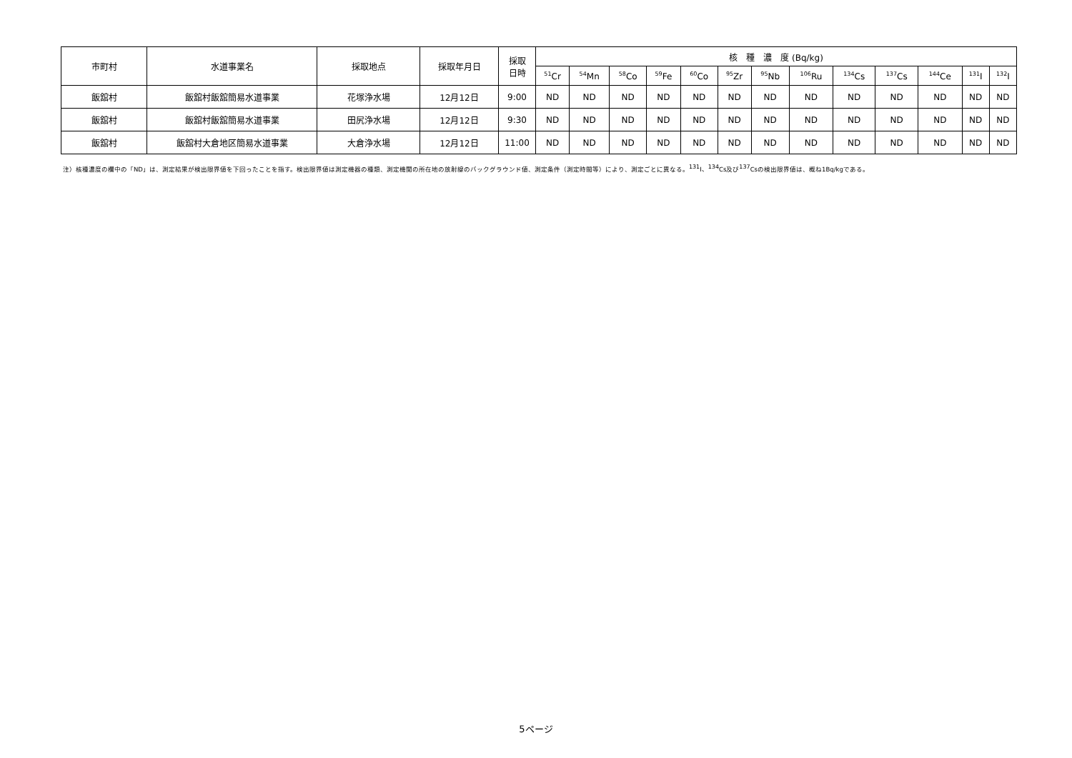| 市町村 | 水道事業名 | 採取地点 | 採取年月日 | 採取 日時 | 核 種 濃 度 (Bq/kg) | | | | | | | | | | | | |
| --- | --- | --- | --- | --- | --- | --- | --- | --- | --- | --- | --- | --- | --- | --- | --- | --- | --- |
| | | | | | <sup>51</sup>Cr | <sup>54</sup>Mn | <sup>58</sup>Co | <sup>59</sup>Fe | <sup>60</sup>Co | <sup>95</sup>Zr | <sup>95</sup>Nb | <sup>106</sup>Ru | <sup>134</sup>Cs | <sup>137</sup>Cs | <sup>144</sup>Ce | <sup>131</sup>I | <sup>132</sup>I |
| 飯舘村 | 飯舘村飯舘簡易水道事業 | 花塚浄水場 | 12月12日 | 9:00 | ND | ND | ND | ND | ND | ND | ND | ND | ND | ND | ND | ND | ND |
| 飯舘村 | 飯舘村飯舘簡易水道事業 | 田尻浄水場 | 12月12日 | 9:30 | ND | ND | ND | ND | ND | ND | ND | ND | ND | ND | ND | ND | ND |
| 飯舘村 | 飯舘村大倉地区簡易水道事業 | 大倉浄水場 | 12月12日 | 11:00 | ND | ND | ND | ND | ND | ND | ND | ND | ND | ND | ND | ND | ND |
注）核種濃度の欄中の「ND」は、測定結果が検出限界値を下回ったことを指す。検出限界値は測定機器の種類、測定機関の所在地の放射線のバックグラウンド値、測定条件（測定時間等）により、測定ごとに異なる。<sup>131</sup>I、<sup>134</sup>Cs及び<sup>137</sup>Csの検出限界値は、概ね1Bq/kgである。
5ページ